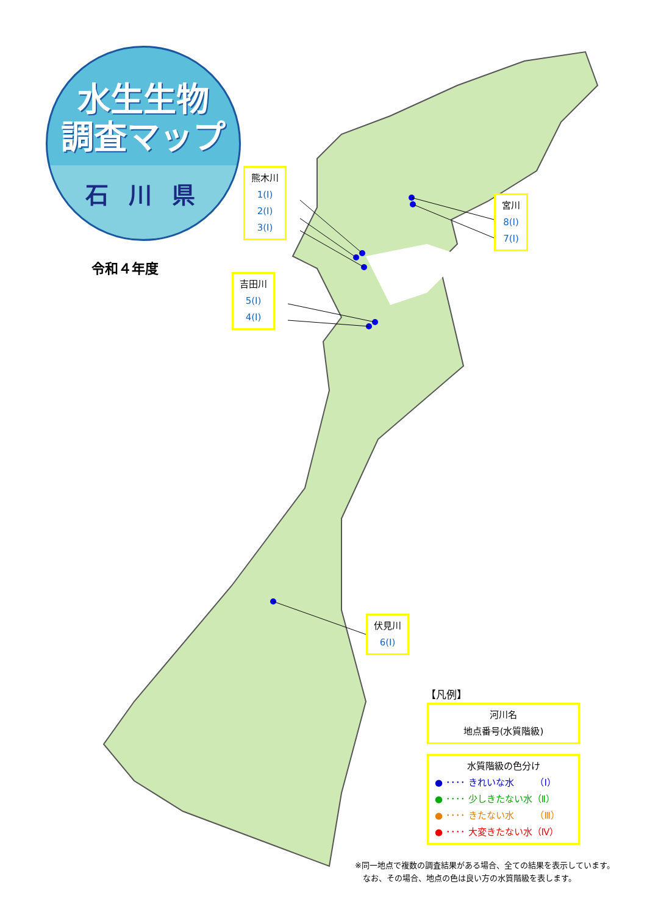水生生物
調査マップ
石 川 県
令和４年度
熊木川
1(Ⅰ)
2(Ⅰ)
3(Ⅰ)
宮川
8(Ⅰ)
7(Ⅰ)
吉田川
5(Ⅰ)
4(Ⅰ)
伏見川
6(Ⅰ)
【凡例】
河川名
地点番号(水質階級)
水質階級の色分け
● ････ きれいな水　　 （Ⅰ）
● ････ 少しきたない水（Ⅱ）
● ････ きたない水　　 （Ⅲ）
● ････ 大変きたない水（Ⅳ）
※同一地点で複数の調査結果がある場合、全ての結果を表示しています。
　なお、その場合、地点の色は良い方の水質階級を表します。